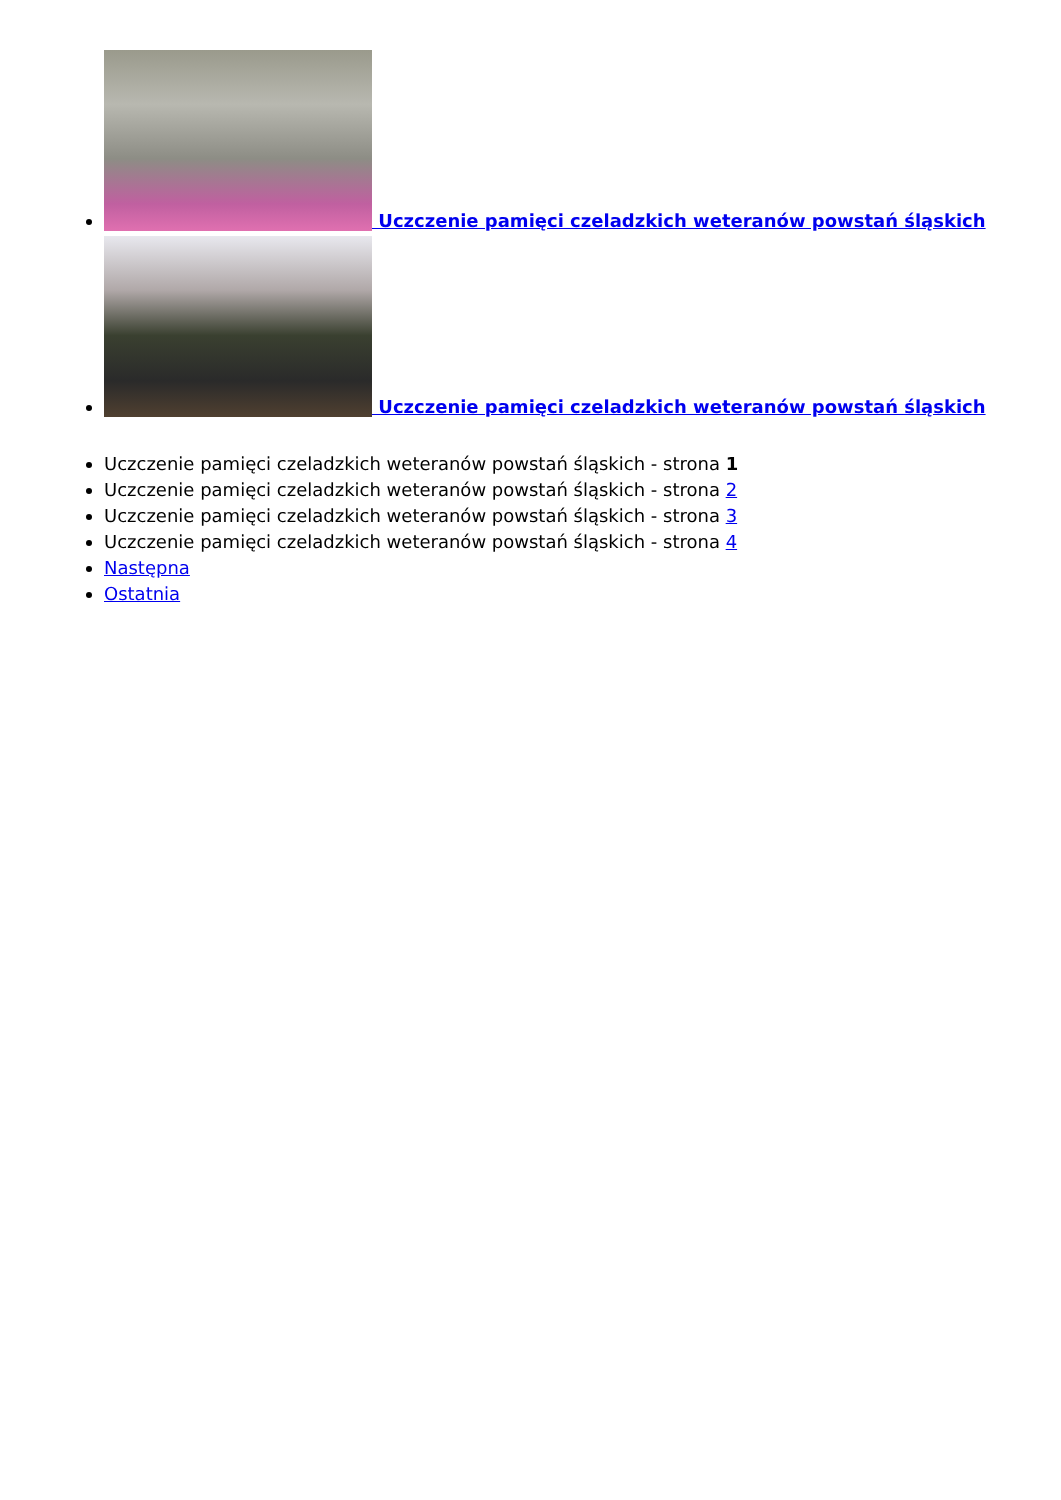Uczczenie pamięci czeladzkich weteranów powstań śląskich
Uczczenie pamięci czeladzkich weteranów powstań śląskich
Uczczenie pamięci czeladzkich weteranów powstań śląskich - strona 1
Uczczenie pamięci czeladzkich weteranów powstań śląskich - strona 2
Uczczenie pamięci czeladzkich weteranów powstań śląskich - strona 3
Uczczenie pamięci czeladzkich weteranów powstań śląskich - strona 4
Następna
Ostatnia